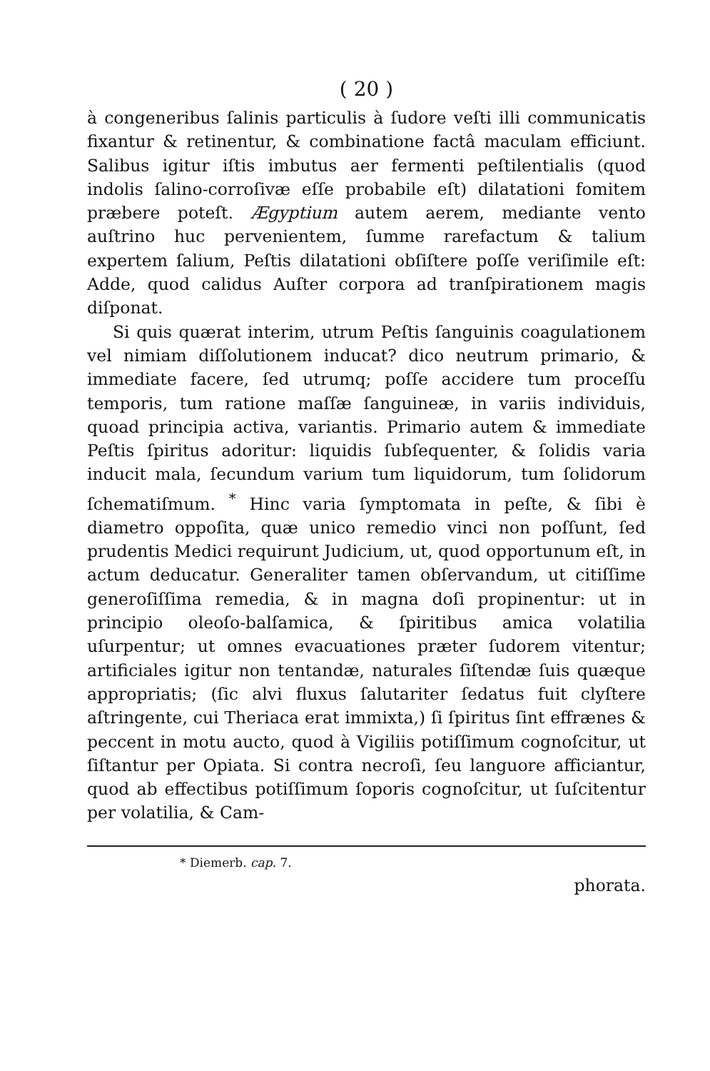( 20 )
à congeneribus ſalinis particulis à ſudore veſti illi communicatis fixantur & retinentur, & combinatione factâ maculam efficiunt. Salibus igitur iſtis imbutus aer fermenti peſtilentialis (quod indolis ſalino-corroſivæ eſſe probabile eſt) dilatationi fomitem præbere poteſt. Ægyptium autem aerem, mediante vento auſtrino huc pervenientem, ſumme rarefactum & talium expertem ſalium, Peſtis dilatationi obſiſtere poſſe veriſimile eſt: Adde, quod calidus Auſter corpora ad tranſpirationem magis diſponat.
Si quis quærat interim, utrum Peſtis ſanguinis coagulationem vel nimiam diſſolutionem inducat? dico neutrum primario, & immediate facere, ſed utrumq; poſſe accidere tum proceſſu temporis, tum ratione maſſæ ſanguineæ, in variis individuis, quoad principia activa, variantis. Primario autem & immediate Peſtis ſpiritus adoritur: liquidis ſubſequenter, & ſolidis varia inducit mala, ſecundum varium tum liquidorum, tum ſolidorum ſchematiſmum. <sup>*</sup> Hinc varia ſymptomata in peſte, & ſibi è diametro oppoſita, quæ unico remedio vinci non poſſunt, ſed prudentis Medici requirunt Judicium, ut, quod opportunum eſt, in actum deducatur. Generaliter tamen obſervandum, ut citiſſime generoſiſſima remedia, & in magna doſi propinentur: ut in principio oleoſo-balſamica, & ſpiritibus amica volatilia uſurpentur; ut omnes evacuationes præter ſudorem vitentur; artificiales igitur non tentandæ, naturales ſiſtendæ ſuis quæque appropriatis; (ſic alvi fluxus ſalutariter ſedatus fuit clyſtere aſtringente, cui Theriaca erat immixta,) ſi ſpiritus ſint effrænes & peccent in motu aucto, quod à Vigiliis potiſſimum cognoſcitur, ut ſiſtantur per Opiata. Si contra necroſi, ſeu languore afficiantur, quod ab effectibus potiſſimum ſoporis cognoſcitur, ut ſuſcitentur per volatilia, & Cam-
* Diemerb. cap. 7.
phorata.